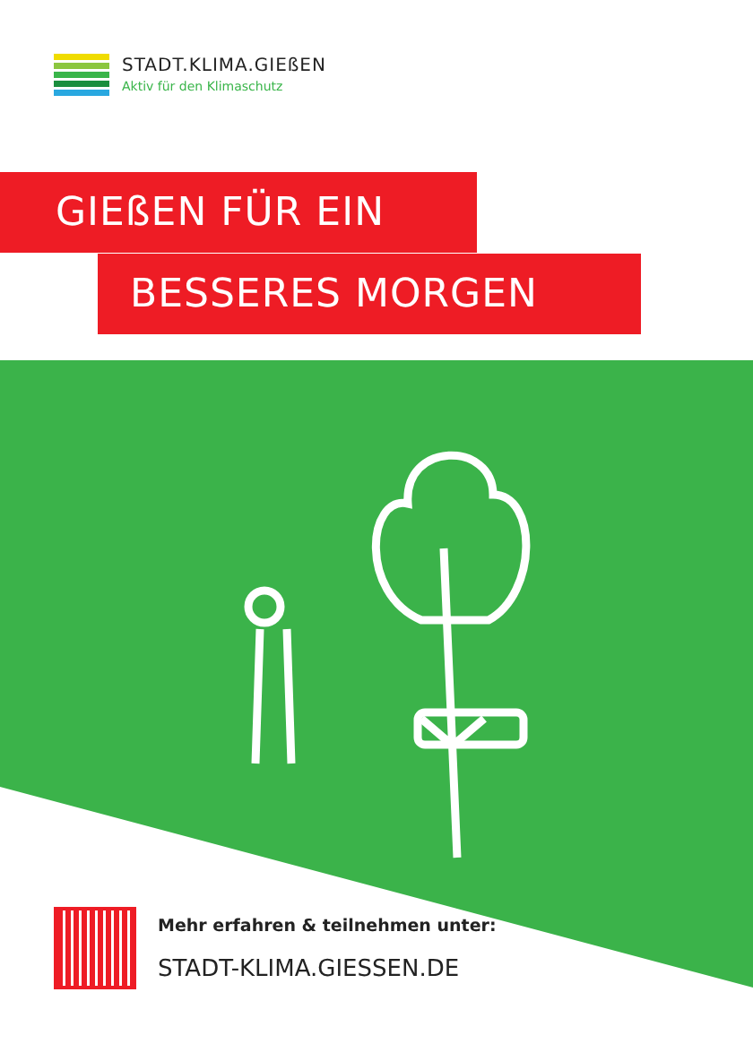STADT.KLIMA.GIEßEN
Aktiv für den Klimaschutz
GIEßEN FÜR EIN
BESSERES MORGEN
Mehr erfahren & teilnehmen unter:
STADT-KLIMA.GIESSEN.DE